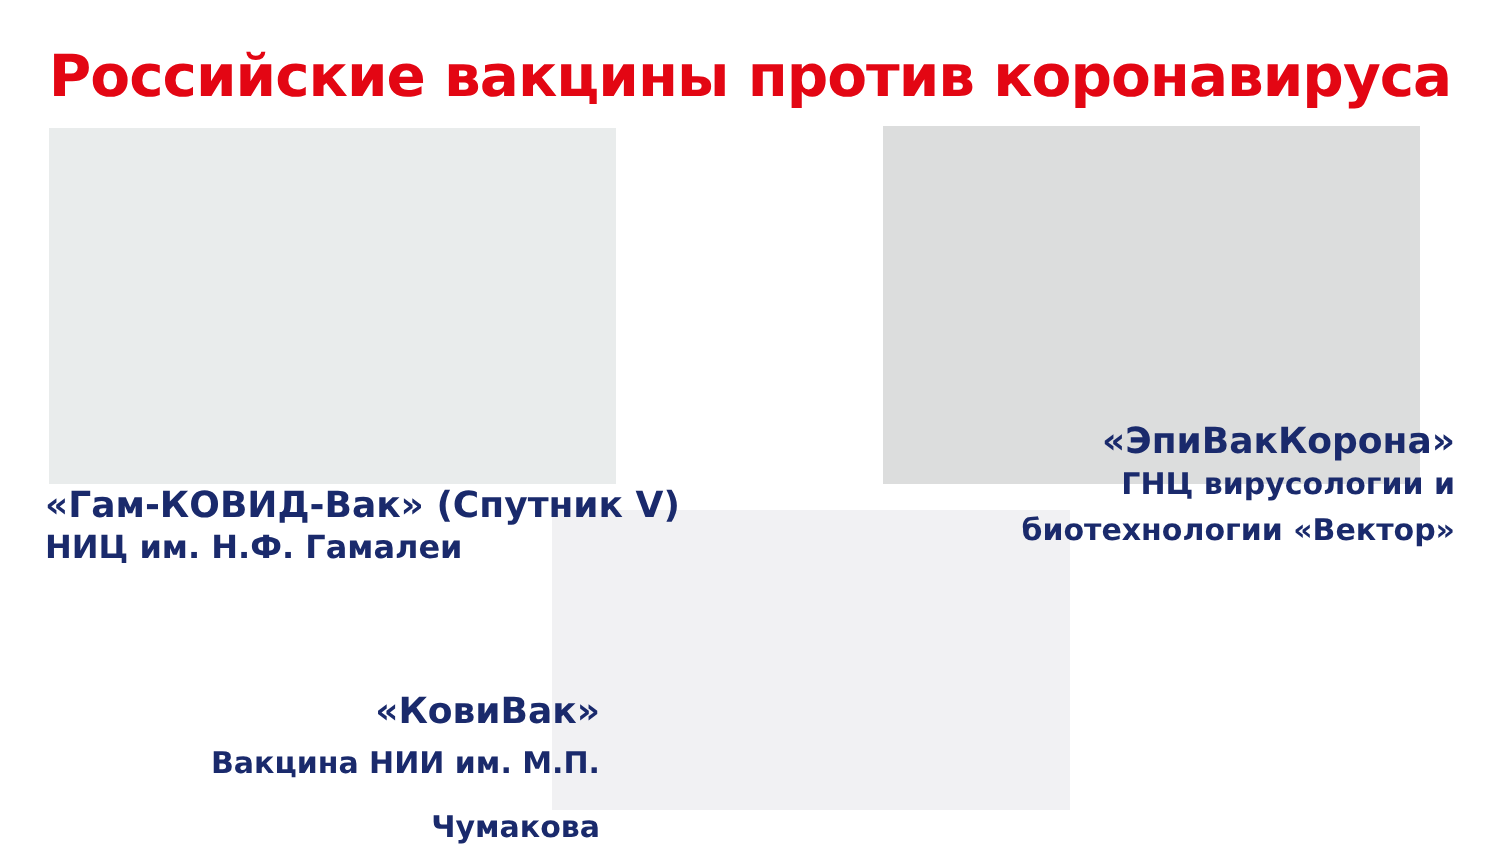Российские вакцины против коронавируса
«Гам-КОВИД-Вак» (Спутник V)
НИЦ им. Н.Ф. Гамалеи
«ЭпиВакКорона»
ГНЦ вирусологии и
биотехнологии «Вектор»
«КовиВак»
Вакцина НИИ им. М.П. Чумакова